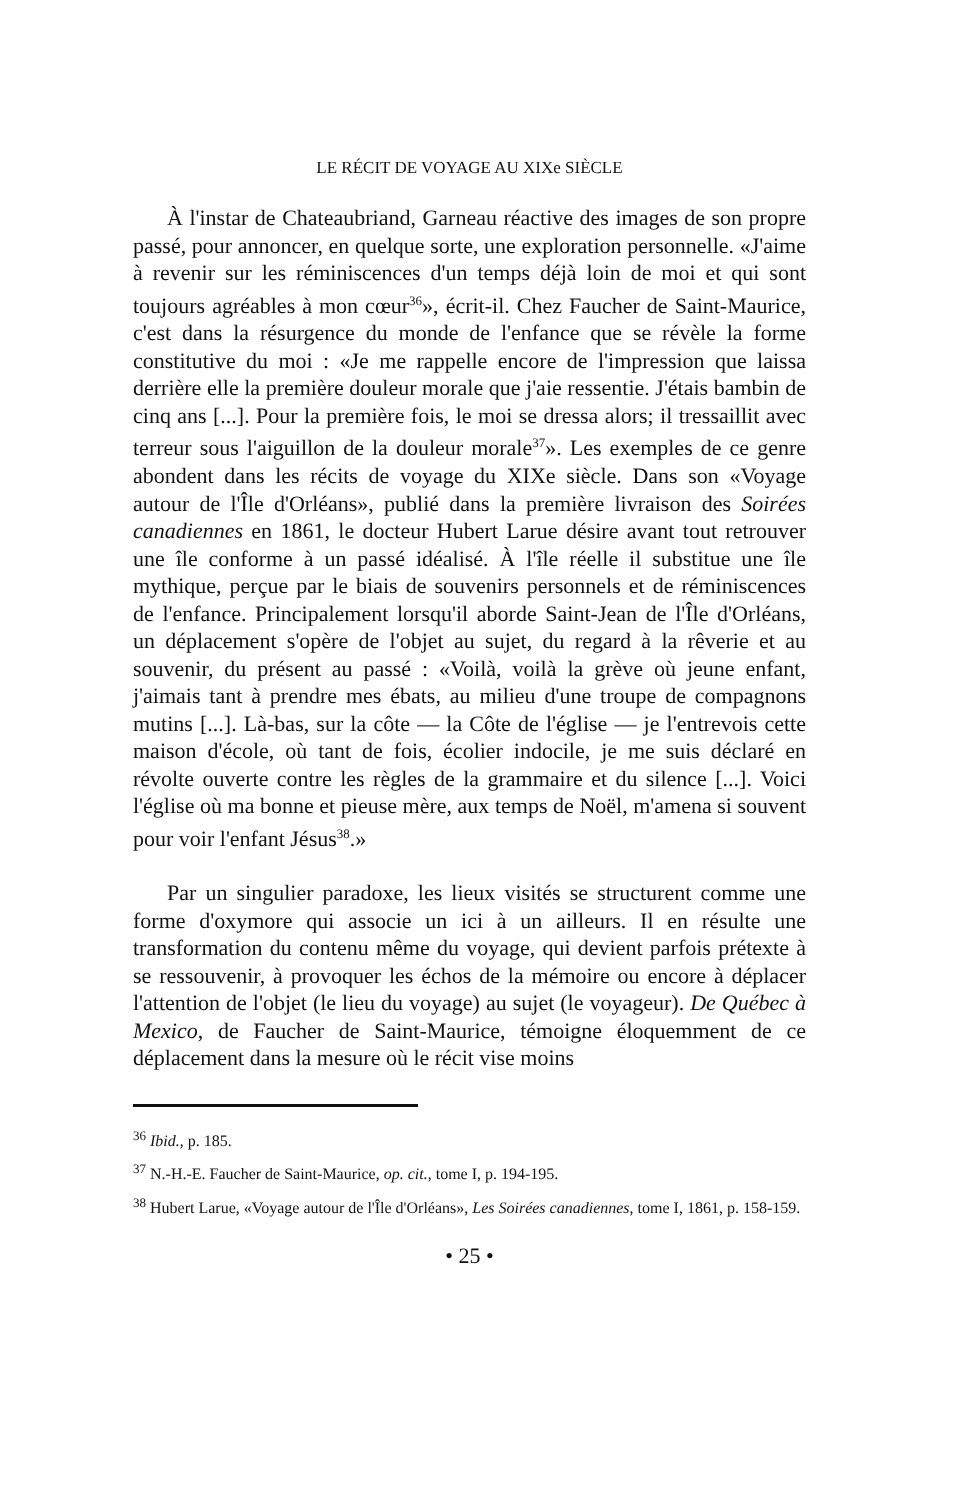LE RÉCIT DE VOYAGE AU XIXe SIÈCLE
À l'instar de Chateaubriand, Garneau réactive des images de son propre passé, pour annoncer, en quelque sorte, une exploration personnelle. «J'aime à revenir sur les réminiscences d'un temps déjà loin de moi et qui sont toujours agréables à mon cœur<sup>36</sup>», écrit-il. Chez Faucher de Saint-Maurice, c'est dans la résurgence du monde de l'enfance que se révèle la forme constitutive du moi : «Je me rappelle encore de l'impression que laissa derrière elle la première douleur morale que j'aie ressentie. J'étais bambin de cinq ans [...]. Pour la première fois, le moi se dressa alors; il tressaillit avec terreur sous l'aiguillon de la douleur morale<sup>37</sup>». Les exemples de ce genre abondent dans les récits de voyage du XIXe siècle. Dans son «Voyage autour de l'Île d'Orléans», publié dans la première livraison des Soirées canadiennes en 1861, le docteur Hubert Larue désire avant tout retrouver une île conforme à un passé idéalisé. À l'île réelle il substitue une île mythique, perçue par le biais de souvenirs personnels et de réminiscences de l'enfance. Principalement lorsqu'il aborde Saint-Jean de l'Île d'Orléans, un déplacement s'opère de l'objet au sujet, du regard à la rêverie et au souvenir, du présent au passé : «Voilà, voilà la grève où jeune enfant, j'aimais tant à prendre mes ébats, au milieu d'une troupe de compagnons mutins [...]. Là-bas, sur la côte — la Côte de l'église — je l'entrevois cette maison d'école, où tant de fois, écolier indocile, je me suis déclaré en révolte ouverte contre les règles de la grammaire et du silence [...]. Voici l'église où ma bonne et pieuse mère, aux temps de Noël, m'amena si souvent pour voir l'enfant Jésus<sup>38</sup>.»
Par un singulier paradoxe, les lieux visités se structurent comme une forme d'oxymore qui associe un ici à un ailleurs. Il en résulte une transformation du contenu même du voyage, qui devient parfois prétexte à se ressouvenir, à provoquer les échos de la mémoire ou encore à déplacer l'attention de l'objet (le lieu du voyage) au sujet (le voyageur). De Québec à Mexico, de Faucher de Saint-Maurice, témoigne éloquemment de ce déplacement dans la mesure où le récit vise moins
<sup>36</sup> Ibid., p. 185.
<sup>37</sup> N.-H.-E. Faucher de Saint-Maurice, op. cit., tome I, p. 194-195.
<sup>38</sup> Hubert Larue, «Voyage autour de l'Île d'Orléans», Les Soirées canadiennes, tome I, 1861, p. 158-159.
• 25 •